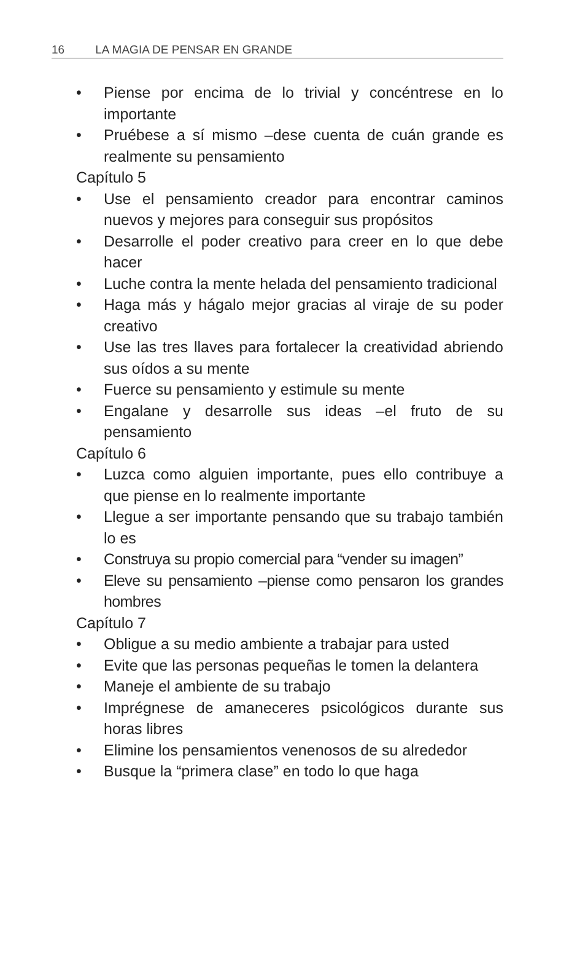16 LA MAGIA DE PENSAR EN GRANDE
• Piense por encima de lo trivial y concéntrese en lo importante
• Pruébese a sí mismo –dese cuenta de cuán grande es realmente su pensamiento
Capítulo 5
• Use el pensamiento creador para encontrar caminos nuevos y mejores para conseguir sus propósitos
• Desarrolle el poder creativo para creer en lo que debe hacer
• Luche contra la mente helada del pensamiento tradicional
• Haga más y hágalo mejor gracias al viraje de su poder creativo
• Use las tres llaves para fortalecer la creatividad abriendo sus oídos a su mente
• Fuerce su pensamiento y estimule su mente
• Engalane y desarrolle sus ideas –el fruto de su pensamiento
Capítulo 6
• Luzca como alguien importante, pues ello contribuye a que piense en lo realmente importante
• Llegue a ser importante pensando que su trabajo también lo es
• Construya su propio comercial para “vender su imagen”
• Eleve su pensamiento –piense como pensaron los grandes hombres
Capítulo 7
• Obligue a su medio ambiente a trabajar para usted
• Evite que las personas pequeñas le tomen la delantera
• Maneje el ambiente de su trabajo
• Imprégnese de amaneceres psicológicos durante sus horas libres
• Elimine los pensamientos venenosos de su alrededor
• Busque la “primera clase” en todo lo que haga